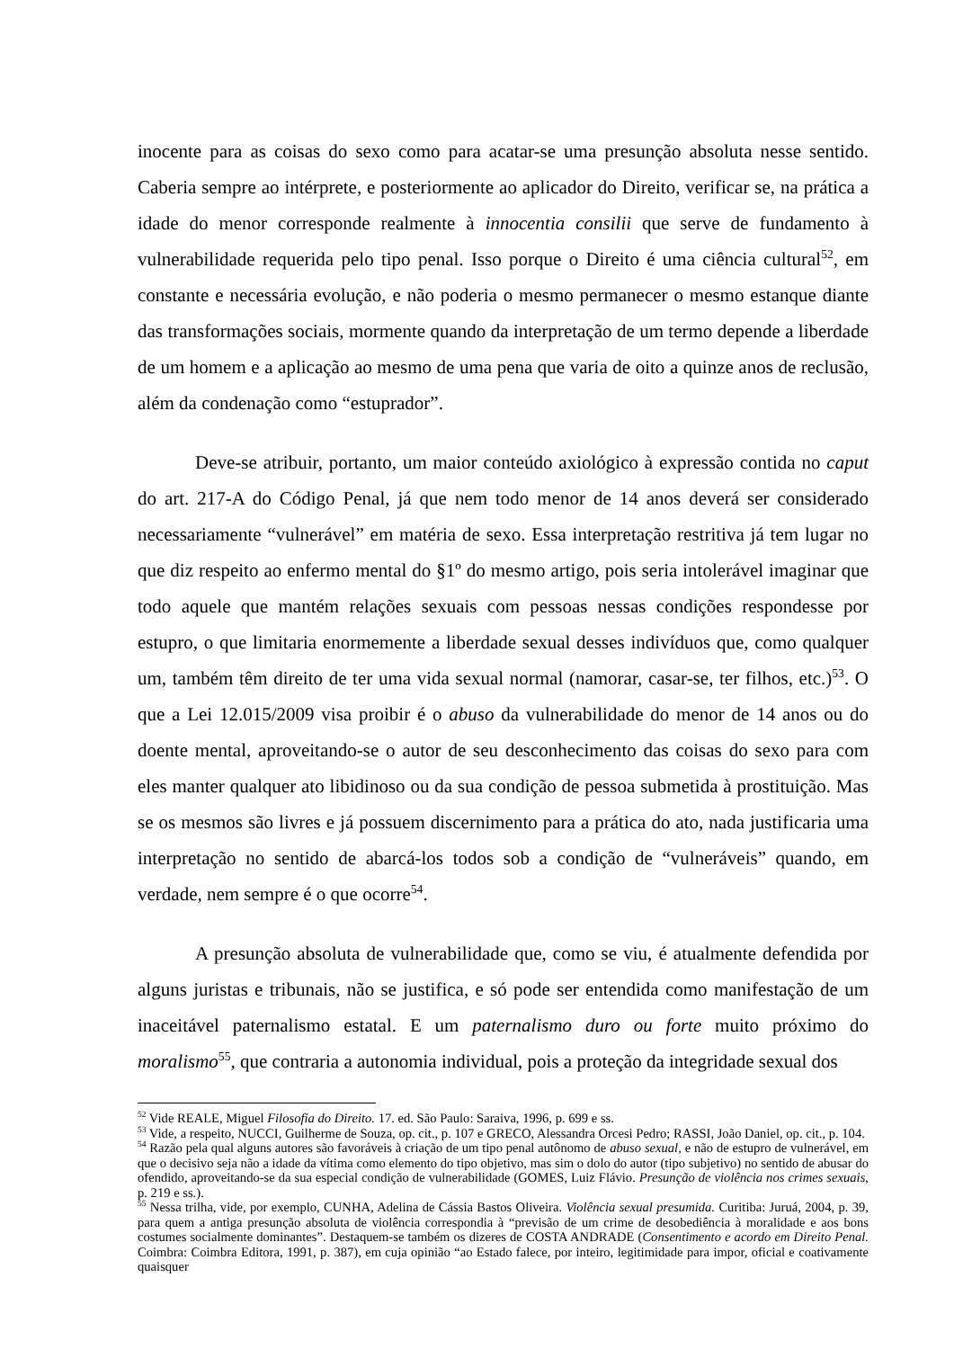inocente para as coisas do sexo como para acatar-se uma presunção absoluta nesse sentido. Caberia sempre ao intérprete, e posteriormente ao aplicador do Direito, verificar se, na prática a idade do menor corresponde realmente à innocentia consilii que serve de fundamento à vulnerabilidade requerida pelo tipo penal. Isso porque o Direito é uma ciência cultural<sup>52</sup>, em constante e necessária evolução, e não poderia o mesmo permanecer o mesmo estanque diante das transformações sociais, mormente quando da interpretação de um termo depende a liberdade de um homem e a aplicação ao mesmo de uma pena que varia de oito a quinze anos de reclusão, além da condenação como “estuprador”.
Deve-se atribuir, portanto, um maior conteúdo axiológico à expressão contida no caput do art. 217-A do Código Penal, já que nem todo menor de 14 anos deverá ser considerado necessariamente “vulnerável” em matéria de sexo. Essa interpretação restritiva já tem lugar no que diz respeito ao enfermo mental do §1º do mesmo artigo, pois seria intolerável imaginar que todo aquele que mantém relações sexuais com pessoas nessas condições respondesse por estupro, o que limitaria enormemente a liberdade sexual desses indivíduos que, como qualquer um, também têm direito de ter uma vida sexual normal (namorar, casar-se, ter filhos, etc.)<sup>53</sup>. O que a Lei 12.015/2009 visa proibir é o abuso da vulnerabilidade do menor de 14 anos ou do doente mental, aproveitando-se o autor de seu desconhecimento das coisas do sexo para com eles manter qualquer ato libidinoso ou da sua condição de pessoa submetida à prostituição. Mas se os mesmos são livres e já possuem discernimento para a prática do ato, nada justificaria uma interpretação no sentido de abarcá-los todos sob a condição de “vulneráveis” quando, em verdade, nem sempre é o que ocorre<sup>54</sup>.
A presunção absoluta de vulnerabilidade que, como se viu, é atualmente defendida por alguns juristas e tribunais, não se justifica, e só pode ser entendida como manifestação de um inaceitável paternalismo estatal. E um paternalismo duro ou forte muito próximo do moralismo<sup>55</sup>, que contraria a autonomia individual, pois a proteção da integridade sexual dos
<sup>52</sup> Vide REALE, Miguel Filosofia do Direito. 17. ed. São Paulo: Saraiva, 1996, p. 699 e ss.
<sup>53</sup> Vide, a respeito, NUCCI, Guilherme de Souza, op. cit., p. 107 e GRECO, Alessandra Orcesi Pedro; RASSI, João Daniel, op. cit., p. 104.
<sup>54</sup> Razão pela qual alguns autores são favoráveis à criação de um tipo penal autônomo de abuso sexual, e não de estupro de vulnerável, em que o decisivo seja não a idade da vítima como elemento do tipo objetivo, mas sim o dolo do autor (tipo subjetivo) no sentido de abusar do ofendido, aproveitando-se da sua especial condição de vulnerabilidade (GOMES, Luiz Flávio. Presunção de violência nos crimes sexuais, p. 219 e ss.).
<sup>55</sup> Nessa trilha, vide, por exemplo, CUNHA, Adelina de Cássia Bastos Oliveira. Violência sexual presumida. Curitiba: Juruá, 2004, p. 39, para quem a antiga presunção absoluta de violência correspondia à “previsão de um crime de desobediência à moralidade e aos bons costumes socialmente dominantes”. Destaquem-se também os dizeres de COSTA ANDRADE (Consentimento e acordo em Direito Penal. Coimbra: Coimbra Editora, 1991, p. 387), em cuja opinião “ao Estado falece, por inteiro, legitimidade para impor, oficial e coativamente quaisquer